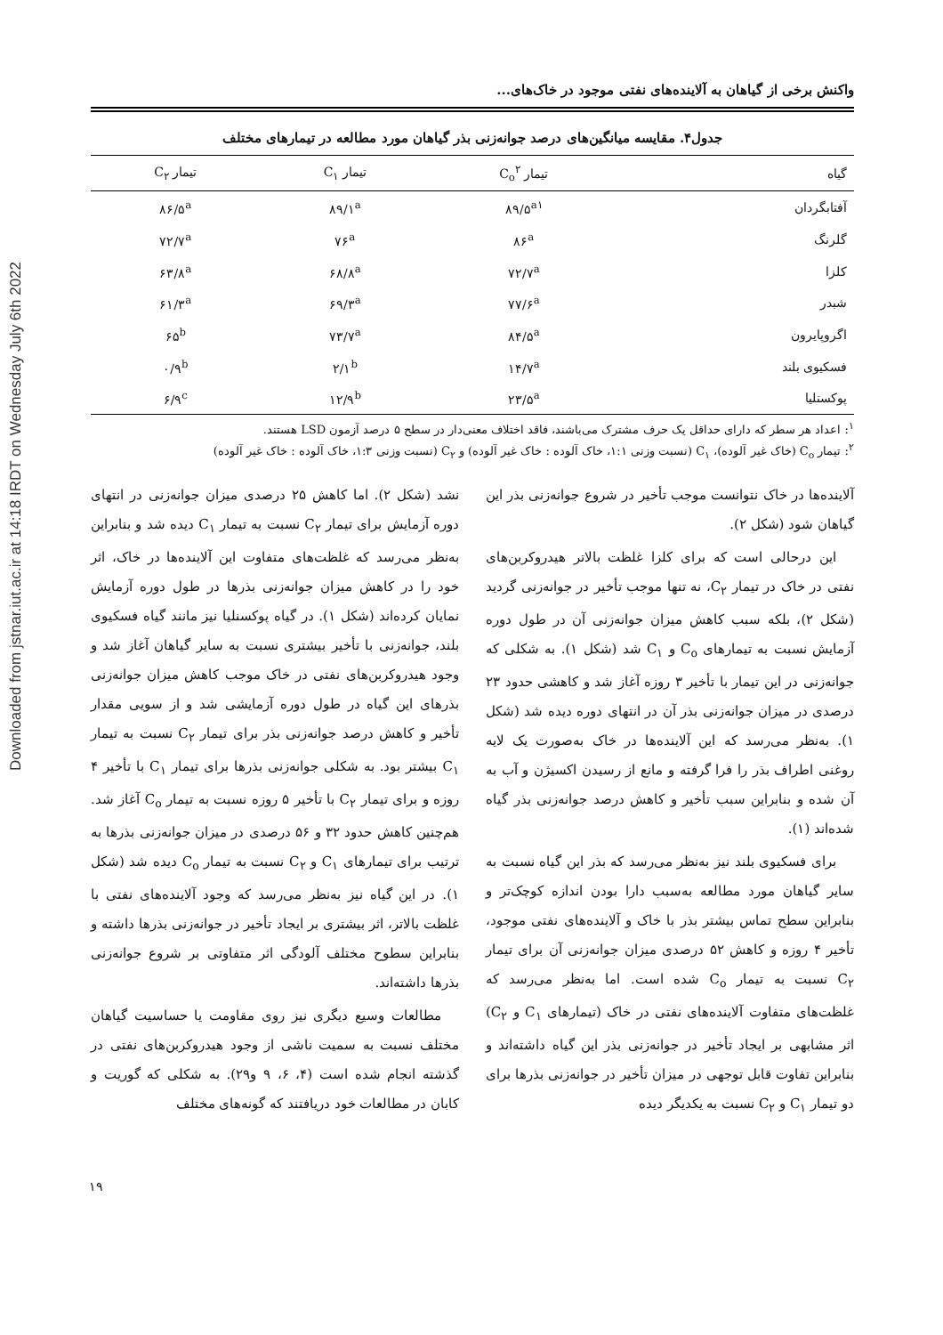Downloaded from jstnar.iut.ac.ir at 14:18 IRDT on Wednesday July 6th 2022
واکنش برخی از گیاهان به آلاینده‌های نفتی موجود در خاک‌های...
جدول۴. مقایسه میانگین‌های درصد جوانه‌زنی بذر گیاهان مورد مطالعه در تیمارهای مختلف
| گیاه | تیمار C<sub>o</sub><sup>۲</sup> | تیمار C<sub>۱</sub> | تیمار C<sub>۲</sub> |
| --- | --- | --- | --- |
| آفتابگردان | ۸۹/۵<sup>a۱</sup> | ۸۹/۱<sup>a</sup> | ۸۶/۵<sup>a</sup> |
| گلرنگ | ۸۶<sup>a</sup> | ۷۶<sup>a</sup> | ۷۲/۷<sup>a</sup> |
| کلزا | ۷۲/۷<sup>a</sup> | ۶۸/۸<sup>a</sup> | ۶۳/۸<sup>a</sup> |
| شبدر | ۷۷/۶<sup>a</sup> | ۶۹/۳<sup>a</sup> | ۶۱/۳<sup>a</sup> |
| اگروپایرون | ۸۴/۵<sup>a</sup> | ۷۳/۷<sup>a</sup> | ۶۵<sup>b</sup> |
| فسکیوی بلند | ۱۴/۷<sup>a</sup> | ۲/۱<sup>b</sup> | ۰/۹<sup>b</sup> |
| پوکسنلیا | ۲۳/۵<sup>a</sup> | ۱۲/۹<sup>b</sup> | ۶/۹<sup>c</sup> |
<sup>۱</sup>: اعداد هر سطر که دارای حداقل یک حرف مشترک می‌باشند، فاقد اختلاف معنی‌دار در سطح ۵ درصد آزمون LSD هستند.
<sup>۲</sup>: تیمار C<sub>o</sub> (خاک غیر آلوده)، C<sub>۱</sub> (نسبت وزنی ۱:۱، خاک آلوده : خاک غیر آلوده) و C<sub>۲</sub> (نسبت وزنی ۱:۳، خاک آلوده : خاک غیر آلوده)
آلاینده‌ها در خاک نتوانست موجب تأخیر در شروع جوانه‌زنی بذر این گیاهان شود (شکل ۲).
این درحالی است که برای کلزا غلظت بالاتر هیدروکربن‌های نفتی در خاک در تیمار C<sub>۲</sub>، نه تنها موجب تأخیر در جوانه‌زنی گردید (شکل ۲)، بلکه سبب کاهش میزان جوانه‌زنی آن در طول دوره آزمایش نسبت به تیمارهای C<sub>o</sub> و C<sub>۱</sub> شد (شکل ۱). به شکلی که جوانه‌زنی در این تیمار با تأخیر ۳ روزه آغاز شد و کاهشی حدود ۲۳ درصدی در میزان جوانه‌زنی بذر آن در انتهای دوره دیده شد (شکل ۱). به‌نظر می‌رسد که این آلاینده‌ها در خاک به‌صورت یک لایه روغنی اطراف بذر را فرا گرفته و مانع از رسیدن اکسیژن و آب به آن شده و بنابراین سبب تأخیر و کاهش درصد جوانه‌زنی بذر گیاه شده‌اند (۱).
برای فسکیوی بلند نیز به‌نظر می‌رسد که بذر این گیاه نسبت به سایر گیاهان مورد مطالعه به‌سبب دارا بودن اندازه کوچک‌تر و بنابراین سطح تماس بیشتر بذر با خاک و آلاینده‌های نفتی موجود، تأخیر ۴ روزه و کاهش ۵۲ درصدی میزان جوانه‌زنی آن برای تیمار C<sub>۲</sub> نسبت به تیمار C<sub>o</sub> شده است. اما به‌نظر می‌رسد که غلظت‌های متفاوت آلاینده‌های نفتی در خاک (تیمارهای C<sub>۱</sub> و C<sub>۲</sub>) اثر مشابهی بر ایجاد تأخیر در جوانه‌زنی بذر این گیاه داشته‌اند و بنابراین تفاوت قابل توجهی در میزان تأخیر در جوانه‌زنی بذرها برای دو تیمار C<sub>۱</sub> و C<sub>۲</sub> نسبت به یکدیگر دیده
نشد (شکل ۲). اما کاهش ۲۵ درصدی میزان جوانه‌زنی در انتهای دوره آزمایش برای تیمار C<sub>۲</sub> نسبت به تیمار C<sub>۱</sub> دیده شد و بنابراین به‌نظر می‌رسد که غلظت‌های متفاوت این آلاینده‌ها در خاک، اثر خود را در کاهش میزان جوانه‌زنی بذرها در طول دوره آزمایش نمایان کرده‌اند (شکل ۱). در گیاه پوکسنلیا نیز مانند گیاه فسکیوی بلند، جوانه‌زنی با تأخیر بیشتری نسبت به سایر گیاهان آغاز شد و وجود هیدروکربن‌های نفتی در خاک موجب کاهش میزان جوانه‌زنی بذرهای این گیاه در طول دوره آزمایشی شد و از سویی مقدار تأخیر و کاهش درصد جوانه‌زنی بذر برای تیمار C<sub>۲</sub> نسبت به تیمار C<sub>۱</sub> بیشتر بود. به شکلی جوانه‌زنی بذرها برای تیمار C<sub>۱</sub> با تأخیر ۴ روزه و برای تیمار C<sub>۲</sub> با تأخیر ۵ روزه نسبت به تیمار C<sub>o</sub> آغاز شد. هم‌چنین کاهش حدود ۳۲ و ۵۶ درصدی در میزان جوانه‌زنی بذرها به ترتیب برای تیمارهای C<sub>۱</sub> و C<sub>۲</sub> نسبت به تیمار C<sub>o</sub> دیده شد (شکل ۱). در این گیاه نیز به‌نظر می‌رسد که وجود آلاینده‌های نفتی با غلظت بالاتر، اثر بیشتری بر ایجاد تأخیر در جوانه‌زنی بذرها داشته و بنابراین سطوح مختلف آلودگی اثر متفاوتی بر شروع جوانه‌زنی بذرها داشته‌اند.
مطالعات وسیع دیگری نیز روی مقاومت یا حساسیت گیاهان مختلف نسبت به سمیت ناشی از وجود هیدروکربن‌های نفتی در گذشته انجام شده است (۴، ۶، ۹ و۲۹). به شکلی که گوریت و کابان در مطالعات خود دریافتند که گونه‌های مختلف
۱۹